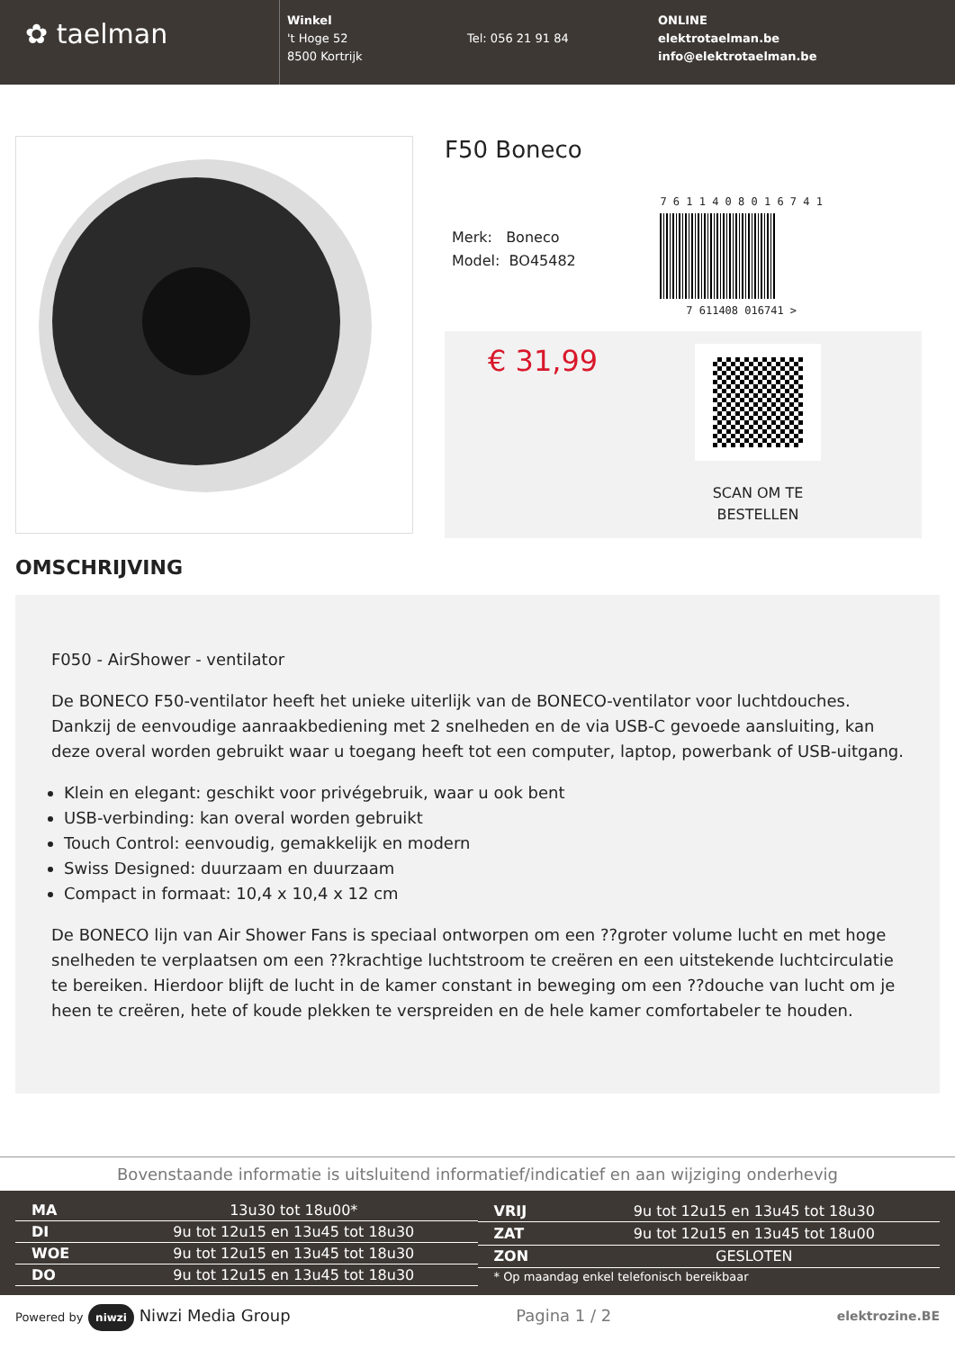✿ taelman
Winkel
't Hoge 52
8500 Kortrijk
Tel: 056 21 91 84
ONLINE
elektrotaelman.be
info@elektrotaelman.be
F50 Boneco
Merk: Boneco
Model: BO45482
7 6 1 1 4 0 8 0 1 6 7 4 1
7 611408 016741 >
€ 31,99
SCAN OM TE
BESTELLEN
OMSCHRIJVING
F050 - AirShower - ventilator
De BONECO F50-ventilator heeft het unieke uiterlijk van de BONECO-ventilator voor luchtdouches. Dankzij de eenvoudige aanraakbediening met 2 snelheden en de via USB-C gevoede aansluiting, kan deze overal worden gebruikt waar u toegang heeft tot een computer, laptop, powerbank of USB-uitgang.
Klein en elegant: geschikt voor privégebruik, waar u ook bent
USB-verbinding: kan overal worden gebruikt
Touch Control: eenvoudig, gemakkelijk en modern
Swiss Designed: duurzaam en duurzaam
Compact in formaat: 10,4 x 10,4 x 12 cm
De BONECO lijn van Air Shower Fans is speciaal ontworpen om een ??groter volume lucht en met hoge snelheden te verplaatsen om een ??krachtige luchtstroom te creëren en een uitstekende luchtcirculatie te bereiken. Hierdoor blijft de lucht in de kamer constant in beweging om een ??douche van lucht om je heen te creëren, hete of koude plekken te verspreiden en de hele kamer comfortabeler te houden.
Bovenstaande informatie is uitsluitend informatief/indicatief en aan wijziging onderhevig
| MA | 13u30 tot 18u00* |
| DI | 9u tot 12u15 en 13u45 tot 18u30 |
| WOE | 9u tot 12u15 en 13u45 tot 18u30 |
| DO | 9u tot 12u15 en 13u45 tot 18u30 |
| VRIJ | 9u tot 12u15 en 13u45 tot 18u30 |
| ZAT | 9u tot 12u15 en 13u45 tot 18u00 |
| ZON | GESLOTEN |
| * Op maandag enkel telefonisch bereikbaar | |
Powered by niwzi Niwzi Media Group
Pagina 1 / 2
elektrozine.BE